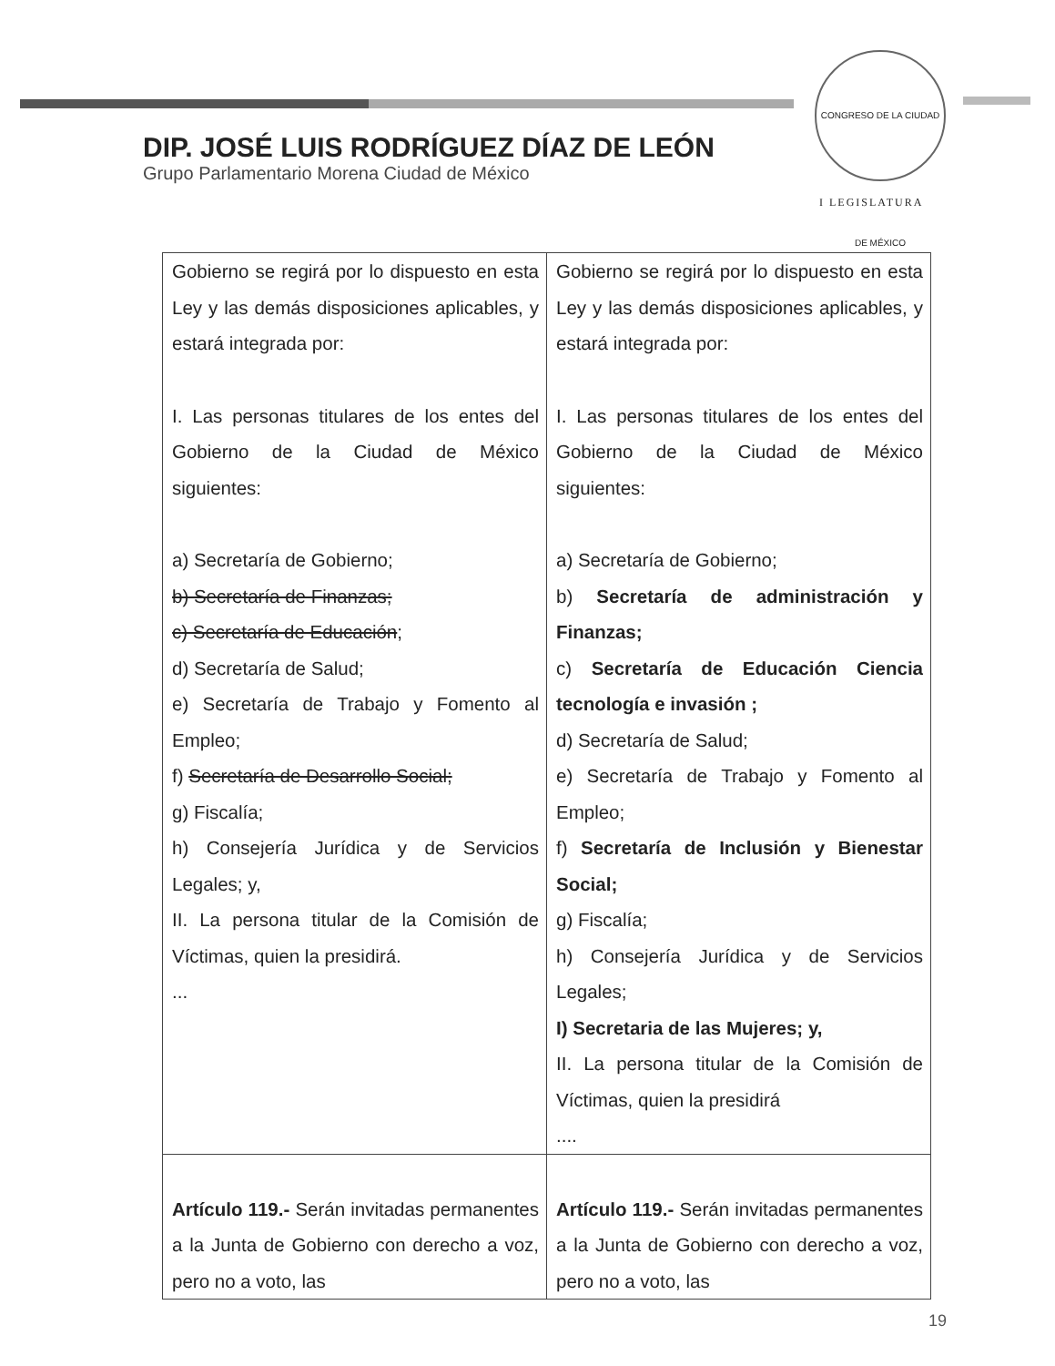CONGRESO DE LA CIUDAD DE MÉXICO
I LEGISLATURA
DIP. JOSÉ LUIS RODRÍGUEZ DÍAZ DE LEÓN
Grupo Parlamentario Morena Ciudad de México
| Gobierno se regirá por lo dispuesto en esta Ley y las demás disposiciones aplicables, y estará integrada por: I. Las personas titulares de los entes del Gobierno de la Ciudad de México siguientes: a) Secretaría de Gobierno; b) Secretaría de Finanzas; c) Secretaría de Educación ; d) Secretaría de Salud; e) Secretaría de Trabajo y Fomento al Empleo; f) Secretaría de Desarrollo Social; g) Fiscalía; h) Consejería Jurídica y de Servicios Legales; y, II. La persona titular de la Comisión de Víctimas, quien la presidirá. ... | Gobierno se regirá por lo dispuesto en esta Ley y las demás disposiciones aplicables, y estará integrada por: I. Las personas titulares de los entes del Gobierno de la Ciudad de México siguientes: a) Secretaría de Gobierno; b) Secretaría de administración y Finanzas; c) Secretaría de Educación Ciencia tecnología e invasión ; d) Secretaría de Salud; e) Secretaría de Trabajo y Fomento al Empleo; f) Secretaría de Inclusión y Bienestar Social; g) Fiscalía; h) Consejería Jurídica y de Servicios Legales; I) Secretaria de las Mujeres; y, II. La persona titular de la Comisión de Víctimas, quien la presidirá .... |
| Artículo 119.- Serán invitadas permanentes a la Junta de Gobierno con derecho a voz, pero no a voto, las | Artículo 119.- Serán invitadas permanentes a la Junta de Gobierno con derecho a voz, pero no a voto, las |
19